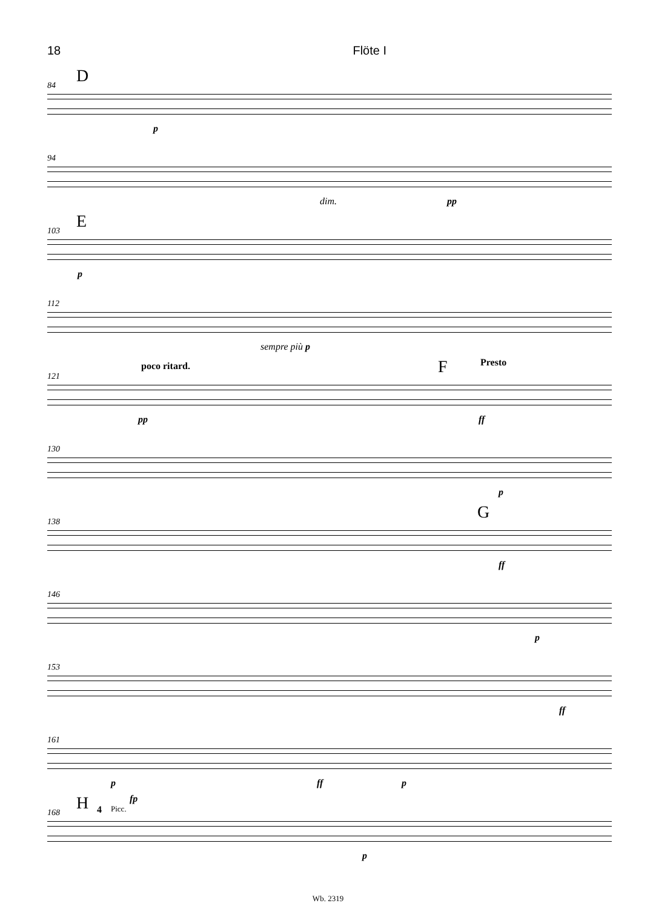18 Flöte I
84 D
p
94
dim. pp
103 E
p
112
sempre più p
121
poco ritard. Presto F
pp ff
130
p
138 G
ff
146
p
153
ff
161
p ff p
168 H Picc.
fp
4
p
Wb. 2319